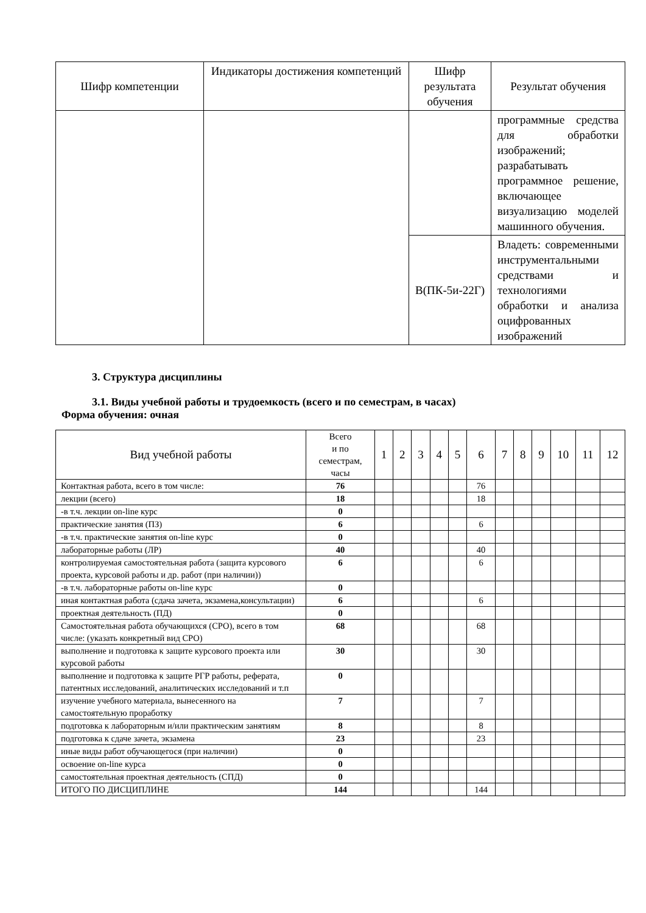| Шифр компетенции | Индикаторы достижения компетенций | Шифр результата обучения | Результат обучения |
| --- | --- | --- | --- |
| | | | программные средства для обработки изображений; разрабатывать программное решение, включающее визуализацию моделей машинного обучения. |
| | | В(ПК-5и-22Г) | Владеть: современными инструментальными средствами и технологиями обработки и анализа оцифрованных изображений |
3. Структура дисциплины
3.1. Виды учебной работы и трудоемкость (всего и по семестрам, в часах)
Форма обучения: очная
| Вид учебной работы | Всего и по семестрам, часы | 1 | 2 | 3 | 4 | 5 | 6 | 7 | 8 | 9 | 10 | 11 | 12 |
| --- | --- | --- | --- | --- | --- | --- | --- | --- | --- | --- | --- | --- | --- |
| Контактная работа, всего в том числе: | 76 | | | | | | 76 | | | | | | |
| лекции (всего) | 18 | | | | | | 18 | | | | | | |
| -в т.ч. лекции on-line курс | 0 | | | | | | | | | | | | |
| практические занятия (ПЗ) | 6 | | | | | | 6 | | | | | | |
| -в т.ч. практические занятия on-line курс | 0 | | | | | | | | | | | | |
| лабораторные работы (ЛР) | 40 | | | | | | 40 | | | | | | |
| контролируемая самостоятельная работа (защита курсового проекта, курсовой работы и др. работ (при наличии)) | 6 | | | | | | 6 | | | | | | |
| -в т.ч. лабораторные работы on-line курс | 0 | | | | | | | | | | | | |
| иная контактная работа (сдача зачета, экзамена,консультации) | 6 | | | | | | 6 | | | | | | |
| проектная деятельность (ПД) | 0 | | | | | | | | | | | | |
| Самостоятельная работа обучающихся (СРО), всего в том числе: (указать конкретный вид СРО) | 68 | | | | | | 68 | | | | | | |
| выполнение и подготовка к защите курсового проекта или курсовой работы | 30 | | | | | | 30 | | | | | | |
| выполнение и подготовка к защите РГР работы, реферата, патентных исследований, аналитических исследований и т.п | 0 | | | | | | | | | | | | |
| изучение учебного материала, вынесенного на самостоятельную проработку | 7 | | | | | | 7 | | | | | | |
| подготовка к лабораторным и/или практическим занятиям | 8 | | | | | | 8 | | | | | | |
| подготовка к сдаче зачета, экзамена | 23 | | | | | | 23 | | | | | | |
| иные виды работ обучающегося (при наличии) | 0 | | | | | | | | | | | | |
| освоение on-line курса | 0 | | | | | | | | | | | | |
| самостоятельная проектная деятельность (СПД) | 0 | | | | | | | | | | | | |
| ИТОГО ПО ДИСЦИПЛИНЕ | 144 | | | | | | 144 | | | | | | |